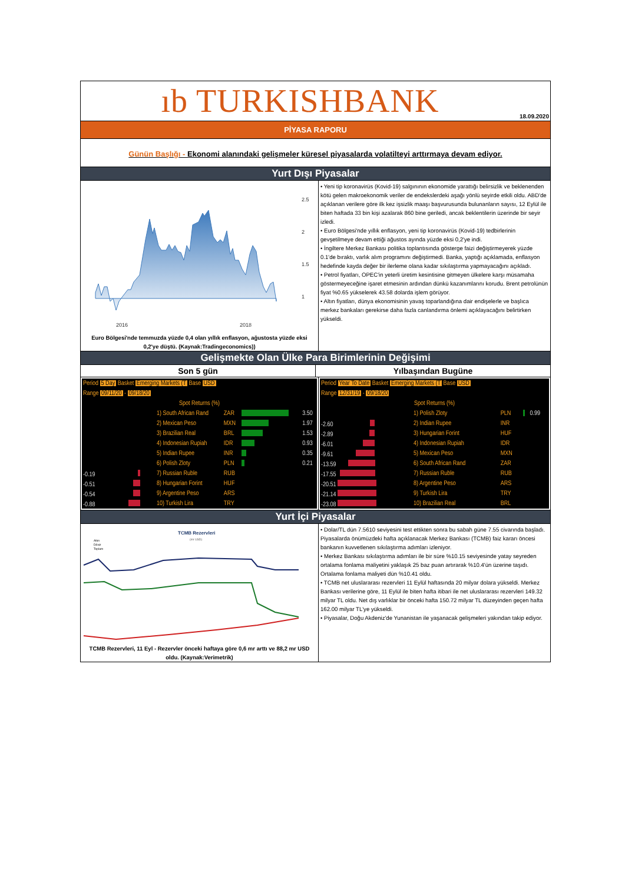ıb TURKISHBANK
18.09.2020
PİYASA RAPORU
Günün Başlığı - Ekonomi alanındaki gelişmeler küresel piyasalarda volatilteyi arttırmaya devam ediyor.
Yurt Dışı Piyasalar
2.5
2
1.5
1
2016
2018
Euro Bölgesi'nde temmuzda yüzde 0,4 olan yıllık enflasyon, ağustosta yüzde eksi 0,2'ye düştü. (Kaynak:Tradingeconomics))
• Yeni tip koronavirüs (Kovid-19) salgınının ekonomide yarattığı belirsizlik ve beklenenden kötü gelen makroekonomik veriler de endekslerdeki aşağı yönlü seyirde etkili oldu. ABD'de açıklanan verilere göre ilk kez işsizlik maaşı başvurusunda bulunanların sayısı, 12 Eylül ile biten haftada 33 bin kişi azalarak 860 bine geriledi, ancak beklentilerin üzerinde bir seyir izledi.
• Euro Bölgesi'nde yıllık enflasyon, yeni tip koronavirüs (Kovid-19) tedbirlerinin gevşetilmeye devam ettiği ağustos ayında yüzde eksi 0,2'ye indi.
• İngiltere Merkez Bankası politika toplantısında gösterge faizi değiştirmeyerek yüzde 0.1'de bıraktı, varlık alım programını değiştirmedi. Banka, yaptığı açıklamada, enflasyon hedefinde kayda değer bir ilerleme olana kadar sıkılaştırma yapmayacağını açıkladı.
• Petrol fiyatları, OPEC'in yeterli üretim kesintisine gitmeyen ülkelere karşı müsamaha göstermeyeceğine işaret etmesinin ardından dünkü kazanımlarını korudu. Brent petrolünün fiyat %0.65 yükselerek 43.58 dolarda işlem görüyor.
• Altın fiyatları, dünya ekonomisinin yavaş toparlandığına dair endişelerle ve başlıca merkez bankaları gerekirse daha fazla canlandırma önlemi açıklayacağını belirtirken yükseldi.
Gelişmekte Olan Ülke Para Birimlerinin Değişimi
Son 5 gün Yılbaşından Bugüne
| Period 5 Day Basket Emerging Markets (T Base USD | | | | |
| Range 09/11/20 - 09/18/20 | | | | |
| Spot Returns (%) | | | | |
| | 1) South African Rand | ZAR | | 3.50 |
| | 2) Mexican Peso | MXN | | 1.97 |
| | 3) Brazilian Real | BRL | | 1.53 |
| | 4) Indonesian Rupiah | IDR | | 0.93 |
| | 5) Indian Rupee | INR | | 0.35 |
| | 6) Polish Zloty | PLN | | 0.21 |
| -0.19 | 7) Russian Ruble | RUB | | |
| -0.51 | 8) Hungarian Forint | HUF | | |
| -0.54 | 9) Argentine Peso | ARS | | |
| -0.88 | 10) Turkish Lira | TRY | | |
| Period Year To Date Basket Emerging Markets (T Base USD | | | | |
| Range 12/31/19 - 09/18/20 | | | | |
| Spot Returns (%) | | | | |
| | 1) Polish Zloty | PLN | | 0.99 |
| -2.60 | 2) Indian Rupee | INR | | |
| -2.89 | 3) Hungarian Forint | HUF | | |
| -6.01 | 4) Indonesian Rupiah | IDR | | |
| -9.61 | 5) Mexican Peso | MXN | | |
| -13.59 | 6) South African Rand | ZAR | | |
| -17.55 | 7) Russian Ruble | RUB | | |
| -20.51 | 8) Argentine Peso | ARS | | |
| -21.14 | 9) Turkish Lira | TRY | | |
| -23.08 | 10) Brazilian Real | BRL | | |
Yurt İçi Piyasalar
TCMB Rezervleri
(mr USD)
Altın
Döviz
Toplam
TCMB Rezervleri, 11 Eyl - Rezervler önceki haftaya göre 0,6 mr arttı ve 88,2 mr USD oldu. (Kaynak:Verimetrik)
• Dolar/TL dün 7.5610 seviyesini test ettikten sonra bu sabah güne 7.55 civarında başladı. Piyasalarda önümüzdeki hafta açıklanacak Merkez Bankası (TCMB) faiz kararı öncesi bankanın kuvvetlenen sıkılaştırma adımları izleniyor.
• Merkez Bankası sıkılaştırma adımları ile bir süre %10.15 seviyesinde yatay seyreden ortalama fonlama maliyetini yaklaşık 25 baz puan artırarak %10.4'ün üzerine taşıdı. Ortalama fonlama maliyeti dün %10.41 oldu.
• TCMB net uluslararası rezervleri 11 Eylül haftasında 20 milyar dolara yükseldi. Merkez Bankası verilerine göre, 11 Eylül ile biten hafta itibari ile net uluslararası rezervleri 149.32 milyar TL oldu. Net dış varlıklar bir önceki hafta 150.72 milyar TL düzeyinden geçen hafta 162.00 milyar TL'ye yükseldi.
• Piyasalar, Doğu Akdeniz'de Yunanistan ile yaşanacak gelişmeleri yakından takip ediyor.